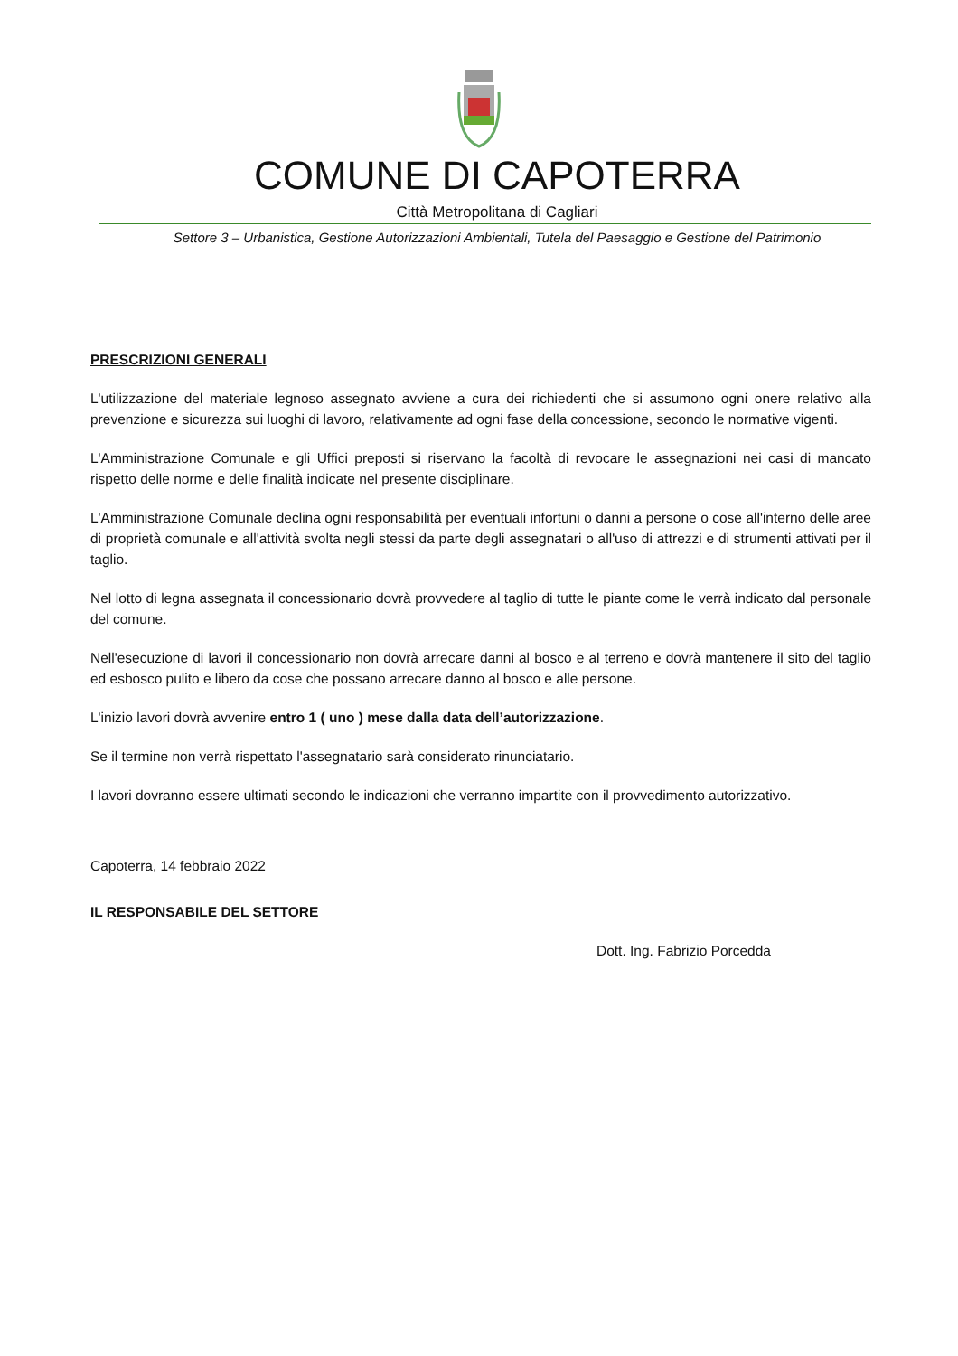COMUNE DI CAPOTERRA
Città Metropolitana di Cagliari
Settore 3 – Urbanistica, Gestione Autorizzazioni Ambientali, Tutela del Paesaggio e Gestione del Patrimonio
PRESCRIZIONI GENERALI
L'utilizzazione del materiale legnoso assegnato avviene a cura dei richiedenti che si assumono ogni onere relativo alla prevenzione e sicurezza sui luoghi di lavoro, relativamente ad ogni fase della concessione, secondo le normative vigenti.
L'Amministrazione Comunale e gli Uffici preposti si riservano la facoltà di revocare le assegnazioni nei casi di mancato rispetto delle norme e delle finalità indicate nel presente disciplinare.
L'Amministrazione Comunale declina ogni responsabilità per eventuali infortuni o danni a persone o cose all'interno delle aree di proprietà comunale e all'attività svolta negli stessi da parte degli assegnatari o all'uso di attrezzi e di strumenti attivati per il taglio.
Nel lotto di legna assegnata il concessionario dovrà provvedere al taglio di tutte le piante come le verrà indicato dal personale del comune.
Nell'esecuzione di lavori il concessionario non dovrà arrecare danni al bosco e al terreno e dovrà mantenere il sito del taglio ed esbosco pulito e libero da cose che possano arrecare danno al bosco e alle persone.
L'inizio lavori dovrà avvenire entro 1 ( uno ) mese dalla data dell’autorizzazione.
Se il termine non verrà rispettato l'assegnatario sarà considerato rinunciatario.
I lavori dovranno essere ultimati secondo le indicazioni che verranno impartite con il provvedimento autorizzativo.
Capoterra, 14 febbraio 2022
IL RESPONSABILE DEL SETTORE
Dott. Ing. Fabrizio Porcedda